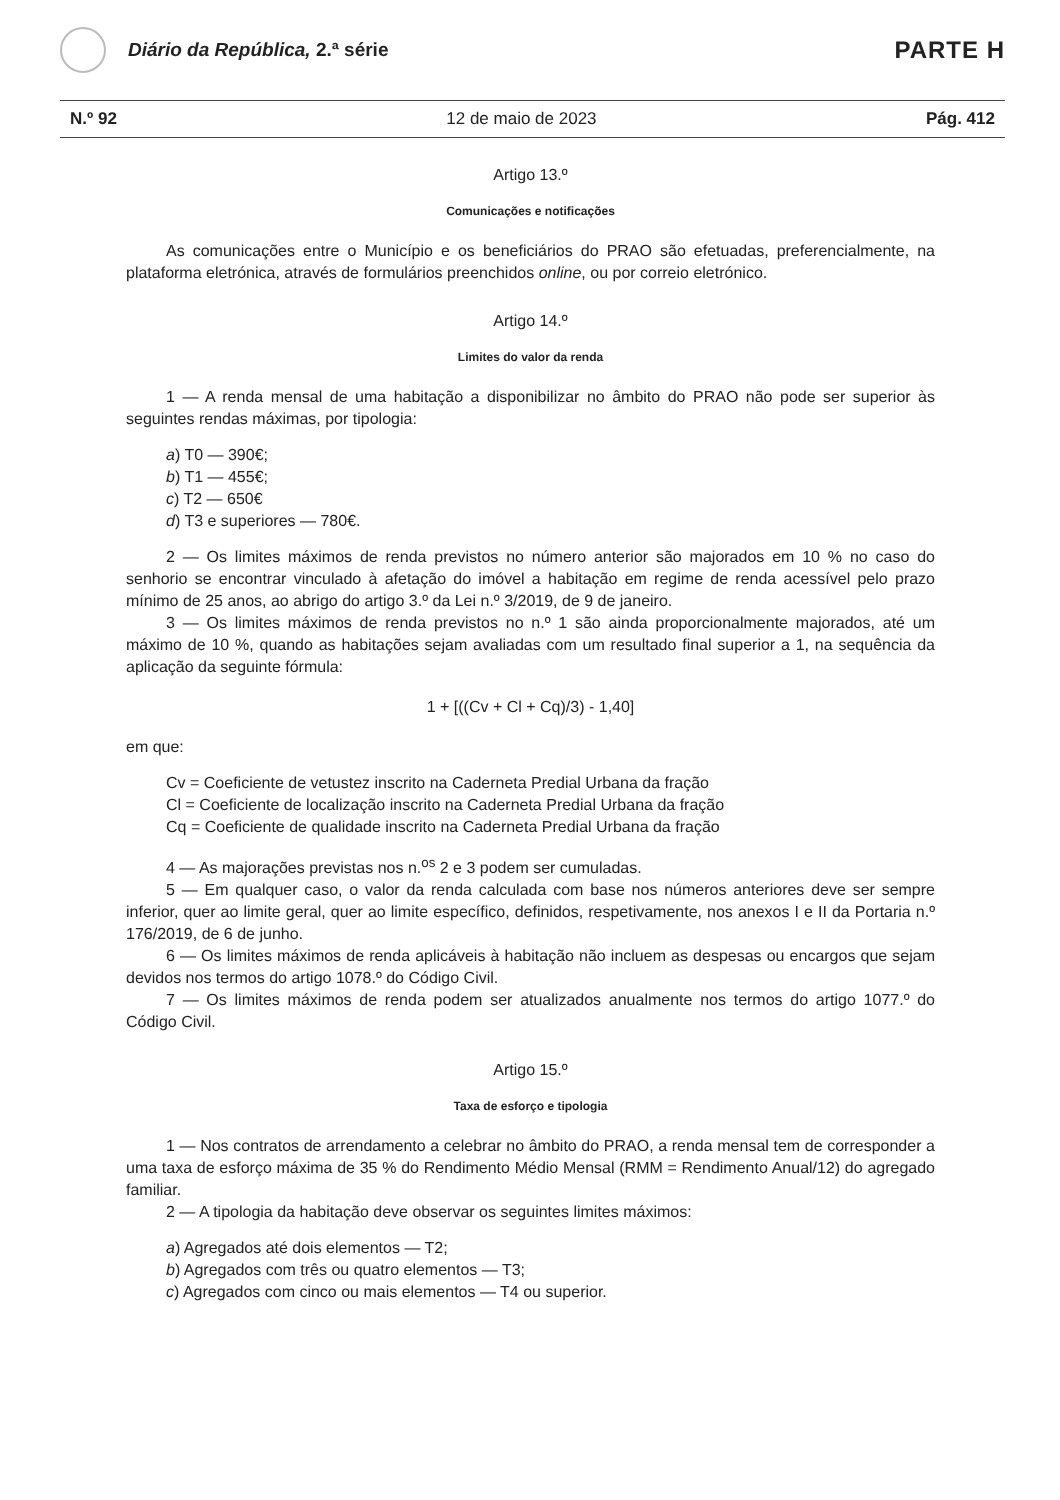Diário da República, 2.ª série
PARTE H
N.º 92 12 de maio de 2023 Pág. 412
Artigo 13.º
Comunicações e notificações
As comunicações entre o Município e os beneficiários do PRAO são efetuadas, preferencialmente, na plataforma eletrónica, através de formulários preenchidos online, ou por correio eletrónico.
Artigo 14.º
Limites do valor da renda
1 — A renda mensal de uma habitação a disponibilizar no âmbito do PRAO não pode ser superior às seguintes rendas máximas, por tipologia:
a) T0 — 390€;
b) T1 — 455€;
c) T2 — 650€
d) T3 e superiores — 780€.
2 — Os limites máximos de renda previstos no número anterior são majorados em 10 % no caso do senhorio se encontrar vinculado à afetação do imóvel a habitação em regime de renda acessível pelo prazo mínimo de 25 anos, ao abrigo do artigo 3.º da Lei n.º 3/2019, de 9 de janeiro.
3 — Os limites máximos de renda previstos no n.º 1 são ainda proporcionalmente majorados, até um máximo de 10 %, quando as habitações sejam avaliadas com um resultado final superior a 1, na sequência da aplicação da seguinte fórmula:
1 + [((Cv + Cl + Cq)/3) - 1,40]
em que:
Cv = Coeficiente de vetustez inscrito na Caderneta Predial Urbana da fração
Cl = Coeficiente de localização inscrito na Caderneta Predial Urbana da fração
Cq = Coeficiente de qualidade inscrito na Caderneta Predial Urbana da fração
4 — As majorações previstas nos n.<sup>os</sup> 2 e 3 podem ser cumuladas.
5 — Em qualquer caso, o valor da renda calculada com base nos números anteriores deve ser sempre inferior, quer ao limite geral, quer ao limite específico, definidos, respetivamente, nos anexos I e II da Portaria n.º 176/2019, de 6 de junho.
6 — Os limites máximos de renda aplicáveis à habitação não incluem as despesas ou encargos que sejam devidos nos termos do artigo 1078.º do Código Civil.
7 — Os limites máximos de renda podem ser atualizados anualmente nos termos do artigo 1077.º do Código Civil.
Artigo 15.º
Taxa de esforço e tipologia
1 — Nos contratos de arrendamento a celebrar no âmbito do PRAO, a renda mensal tem de corresponder a uma taxa de esforço máxima de 35 % do Rendimento Médio Mensal (RMM = Rendimento Anual/12) do agregado familiar.
2 — A tipologia da habitação deve observar os seguintes limites máximos:
a) Agregados até dois elementos — T2;
b) Agregados com três ou quatro elementos — T3;
c) Agregados com cinco ou mais elementos — T4 ou superior.